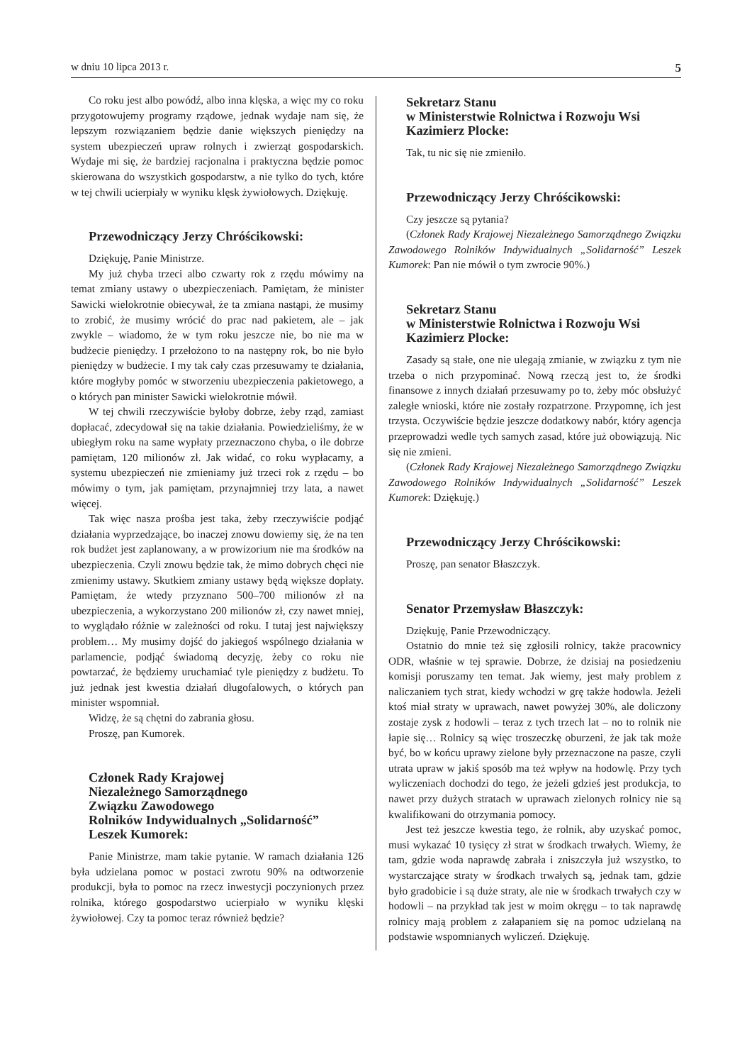w dniu 10 lipca 2013 r. 5
Co roku jest albo powódź, albo inna klęska, a więc my co roku przygotowujemy programy rządowe, jednak wydaje nam się, że lepszym rozwiązaniem będzie danie większych pieniędzy na system ubezpieczeń upraw rolnych i zwierząt gospodarskich. Wydaje mi się, że bardziej racjonalna i praktyczna będzie pomoc skierowana do wszystkich gospodarstw, a nie tylko do tych, które w tej chwili ucierpiały w wyniku klęsk żywiołowych. Dziękuję.
Przewodniczący Jerzy Chróścikowski:
Dziękuję, Panie Ministrze.
My już chyba trzeci albo czwarty rok z rzędu mówimy na temat zmiany ustawy o ubezpieczeniach. Pamiętam, że minister Sawicki wielokrotnie obiecywał, że ta zmiana nastąpi, że musimy to zrobić, że musimy wrócić do prac nad pakietem, ale – jak zwykle – wiadomo, że w tym roku jeszcze nie, bo nie ma w budżecie pieniędzy. I przełożono to na następny rok, bo nie było pieniędzy w budżecie. I my tak cały czas przesuwamy te działania, które mogłyby pomóc w stworzeniu ubezpieczenia pakietowego, a o których pan minister Sawicki wielokrotnie mówił.
W tej chwili rzeczywiście byłoby dobrze, żeby rząd, zamiast dopłacać, zdecydował się na takie działania. Powiedzieliśmy, że w ubiegłym roku na same wypłaty przeznaczono chyba, o ile dobrze pamiętam, 120 milionów zł. Jak widać, co roku wypłacamy, a systemu ubezpieczeń nie zmieniamy już trzeci rok z rzędu – bo mówimy o tym, jak pamiętam, przynajmniej trzy lata, a nawet więcej.
Tak więc nasza prośba jest taka, żeby rzeczywiście podjąć działania wyprzedzające, bo inaczej znowu dowiemy się, że na ten rok budżet jest zaplanowany, a w prowizorium nie ma środków na ubezpieczenia. Czyli znowu będzie tak, że mimo dobrych chęci nie zmienimy ustawy. Skutkiem zmiany ustawy będą większe dopłaty. Pamiętam, że wtedy przyznano 500–700 milionów zł na ubezpieczenia, a wykorzystano 200 milionów zł, czy nawet mniej, to wyglądało różnie w zależności od roku. I tutaj jest największy problem… My musimy dojść do jakiegoś wspólnego działania w parlamencie, podjąć świadomą decyzję, żeby co roku nie powtarzać, że będziemy uruchamiać tyle pieniędzy z budżetu. To już jednak jest kwestia działań długofalowych, o których pan minister wspomniał.
Widzę, że są chętni do zabrania głosu.
Proszę, pan Kumorek.
Członek Rady Krajowej
Niezależnego Samorządnego
Związku Zawodowego
Rolników Indywidualnych „Solidarność”
Leszek Kumorek:
Panie Ministrze, mam takie pytanie. W ramach działania 126 była udzielana pomoc w postaci zwrotu 90% na odtworzenie produkcji, była to pomoc na rzecz inwestycji poczynionych przez rolnika, którego gospodarstwo ucierpiało w wyniku klęski żywiołowej. Czy ta pomoc teraz również będzie?
Sekretarz Stanu
w Ministerstwie Rolnictwa i Rozwoju Wsi
Kazimierz Plocke:
Tak, tu nic się nie zmieniło.
Przewodniczący Jerzy Chróścikowski:
Czy jeszcze są pytania?
(Członek Rady Krajowej Niezależnego Samorządnego Związku Zawodowego Rolników Indywidualnych „Solidarność” Leszek Kumorek: Pan nie mówił o tym zwrocie 90%.)
Sekretarz Stanu
w Ministerstwie Rolnictwa i Rozwoju Wsi
Kazimierz Plocke:
Zasady są stałe, one nie ulegają zmianie, w związku z tym nie trzeba o nich przypominać. Nową rzeczą jest to, że środki finansowe z innych działań przesuwamy po to, żeby móc obsłużyć zaległe wnioski, które nie zostały rozpatrzone. Przypomnę, ich jest trzysta. Oczywiście będzie jeszcze dodatkowy nabór, który agencja przeprowadzi wedle tych samych zasad, które już obowiązują. Nic się nie zmieni.
(Członek Rady Krajowej Niezależnego Samorządnego Związku Zawodowego Rolników Indywidualnych „Solidarność” Leszek Kumorek: Dziękuję.)
Przewodniczący Jerzy Chróścikowski:
Proszę, pan senator Błaszczyk.
Senator Przemysław Błaszczyk:
Dziękuję, Panie Przewodniczący.
Ostatnio do mnie też się zgłosili rolnicy, także pracownicy ODR, właśnie w tej sprawie. Dobrze, że dzisiaj na posiedzeniu komisji poruszamy ten temat. Jak wiemy, jest mały problem z naliczaniem tych strat, kiedy wchodzi w grę także hodowla. Jeżeli ktoś miał straty w uprawach, nawet powyżej 30%, ale doliczony zostaje zysk z hodowli – teraz z tych trzech lat – no to rolnik nie łapie się… Rolnicy są więc troszeczkę oburzeni, że jak tak może być, bo w końcu uprawy zielone były przeznaczone na pasze, czyli utrata upraw w jakiś sposób ma też wpływ na hodowlę. Przy tych wyliczeniach dochodzi do tego, że jeżeli gdzieś jest produkcja, to nawet przy dużych stratach w uprawach zielonych rolnicy nie są kwalifikowani do otrzymania pomocy.
Jest też jeszcze kwestia tego, że rolnik, aby uzyskać pomoc, musi wykazać 10 tysięcy zł strat w środkach trwałych. Wiemy, że tam, gdzie woda naprawdę zabrała i zniszczyła już wszystko, to wystarczające straty w środkach trwałych są, jednak tam, gdzie było gradobicie i są duże straty, ale nie w środkach trwałych czy w hodowli – na przykład tak jest w moim okręgu – to tak naprawdę rolnicy mają problem z załapaniem się na pomoc udzielaną na podstawie wspomnianych wyliczeń. Dziękuję.